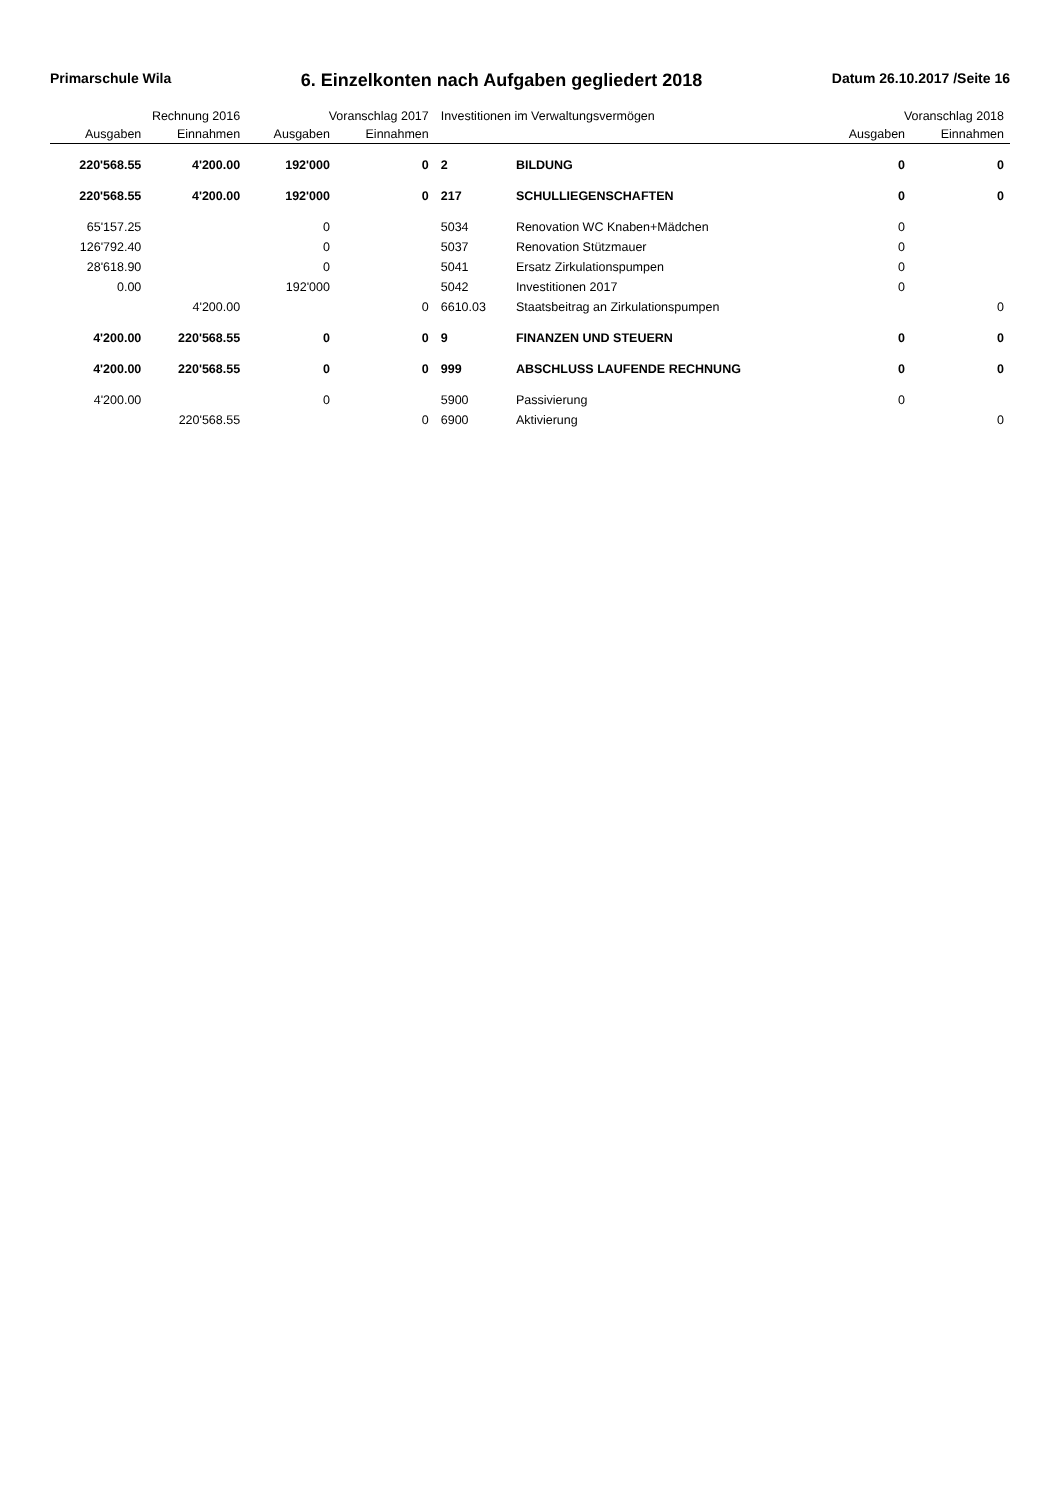Primarschule Wila 6. Einzelkonten nach Aufgaben gegliedert 2018 Datum 26.10.2017 /Seite 16
| Rechnung 2016 | | Voranschlag 2017 | | Investitionen im Verwaltungsvermögen | | Voranschlag 2018 | |
| --- | --- | --- | --- | --- | --- | --- | --- |
| Ausgaben | Einnahmen | Ausgaben | Einnahmen | | | Ausgaben | Einnahmen |
| 220'568.55 | 4'200.00 | 192'000 | 0 | 2 | BILDUNG | 0 | 0 |
| 220'568.55 | 4'200.00 | 192'000 | 0 | 217 | SCHULLIEGENSCHAFTEN | 0 | 0 |
| 65'157.25 | | 0 | | 5034 | Renovation WC Knaben+Mädchen | 0 | |
| 126'792.40 | | 0 | | 5037 | Renovation Stützmauer | 0 | |
| 28'618.90 | | 0 | | 5041 | Ersatz Zirkulationspumpen | 0 | |
| 0.00 | | 192'000 | | 5042 | Investitionen 2017 | 0 | |
| | 4'200.00 | | 0 | 6610.03 | Staatsbeitrag an Zirkulationspumpen | | 0 |
| 4'200.00 | 220'568.55 | 0 | 0 | 9 | FINANZEN UND STEUERN | 0 | 0 |
| 4'200.00 | 220'568.55 | 0 | 0 | 999 | ABSCHLUSS LAUFENDE RECHNUNG | 0 | 0 |
| 4'200.00 | | 0 | | 5900 | Passivierung | 0 | |
| | 220'568.55 | | 0 | 6900 | Aktivierung | | 0 |